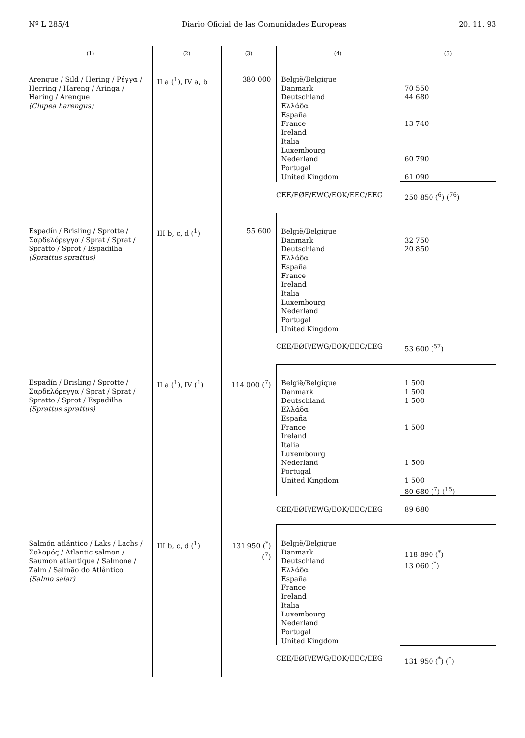Nº L 285/4 Diario Oficial de las Comunidades Europeas 20. 11. 93
| (1) | (2) | (3) | (4) | (5) |
| --- | --- | --- | --- | --- |
| Arenque / Sild / Hering / Ρέγγα / Herring / Hareng / Aringa / Haring / Arenque (Clupea harengus) | II a (<sup>1</sup>), IV a, b | 380 000 | België/Belgique Danmark Deutschland Ελλάδα España France Ireland Italia Luxembourg Nederland Portugal United Kingdom | 70 550 44 680 13 740 60 790 61 090 |
| | | | CEE/EØF/EWG/EOK/EEC/EEG | 250 850 (<sup>6</sup>) (<sup>76</sup>) |
| Espadín / Brisling / Sprotte / Σαρδελόρεγγα / Sprat / Sprat / Spratto / Sprot / Espadilha (Sprattus sprattus) | III b, c, d (<sup>1</sup>) | 55 600 | België/Belgique Danmark Deutschland Ελλάδα España France Ireland Italia Luxembourg Nederland Portugal United Kingdom | 32 750 20 850 |
| | | | CEE/EØF/EWG/EOK/EEC/EEG | 53 600 (<sup>57</sup>) |
| Espadín / Brisling / Sprotte / Σαρδελόρεγγα / Sprat / Sprat / Spratto / Sprot / Espadilha (Sprattus sprattus) | II a (<sup>1</sup>), IV (<sup>1</sup>) | 114 000 (<sup>7</sup>) | België/Belgique Danmark Deutschland Ελλάδα España France Ireland Italia Luxembourg Nederland Portugal United Kingdom | 1 500 1 500 1 500 1 500 1 500 1 500 80 680 (<sup>7</sup>) (<sup>15</sup>) |
| | | | CEE/EØF/EWG/EOK/EEC/EEG | 89 680 |
| Salmón atlántico / Laks / Lachs / Σολομός / Atlantic salmon / Saumon atlantique / Salmone / Zalm / Salmão do Atlântico (Salmo salar) | III b, c, d (<sup>1</sup>) | 131 950 (<sup>*</sup>) (<sup>7</sup>) | België/Belgique Danmark Deutschland Ελλάδα España France Ireland Italia Luxembourg Nederland Portugal United Kingdom | 118 890 (<sup>*</sup>) 13 060 (<sup>*</sup>) |
| | | | CEE/EØF/EWG/EOK/EEC/EEG | 131 950 (<sup>*</sup>) (<sup>*</sup>) |